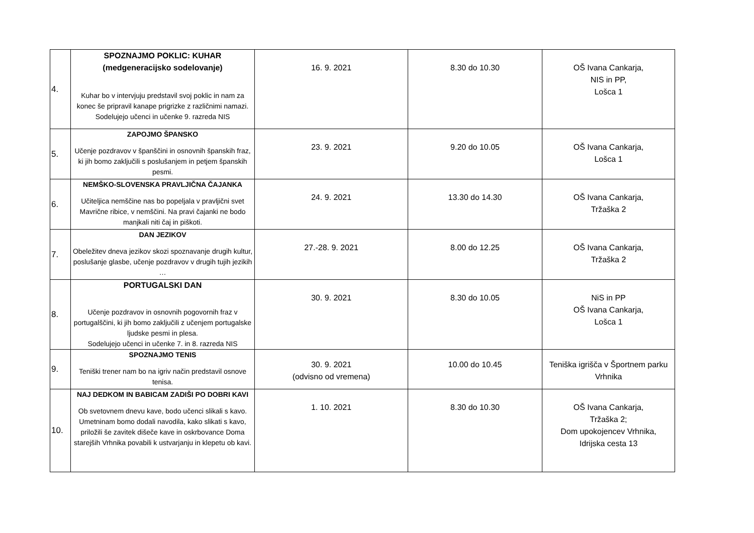| 4. | SPOZNAJMO POKLIC: KUHAR (medgeneracijsko sodelovanje) Kuhar bo v intervjuju predstavil svoj poklic in nam za konec še pripravil kanape prigrizke z različnimi namazi. Sodelujejo učenci in učenke 9. razreda NIS | 16. 9. 2021 | 8.30 do 10.30 | OŠ Ivana Cankarja, NIS in PP, Lošca 1 |
| 5. | ZAPOJMO ŠPANSKO Učenje pozdravov v španščini in osnovnih španskih fraz, ki jih bomo zaključili s poslušanjem in petjem španskih pesmi. | 23. 9. 2021 | 9.20 do 10.05 | OŠ Ivana Cankarja, Lošca 1 |
| 6. | NEMŠKO-SLOVENSKA PRAVLJIČNA ČAJANKA Učiteljica nemščine nas bo popeljala v pravljični svet Mavrične ribice, v nemščini. Na pravi čajanki ne bodo manjkali niti čaj in piškoti. | 24. 9. 2021 | 13.30 do 14.30 | OŠ Ivana Cankarja, Tržaška 2 |
| 7. | DAN JEZIKOV Obeležitev dneva jezikov skozi spoznavanje drugih kultur, poslušanje glasbe, učenje pozdravov v drugih tujih jezikih … | 27.-28. 9. 2021 | 8.00 do 12.25 | OŠ Ivana Cankarja, Tržaška 2 |
| 8. | PORTUGALSKI DAN Učenje pozdravov in osnovnih pogovornih fraz v portugalščini, ki jih bomo zaključili z učenjem portugalske ljudske pesmi in plesa. Sodelujejo učenci in učenke 7. in 8. razreda NIS | 30. 9. 2021 | 8.30 do 10.05 | NiS in PP OŠ Ivana Cankarja, Lošca 1 |
| 9. | SPOZNAJMO TENIS Teniški trener nam bo na igriv način predstavil osnove tenisa. | 30. 9. 2021 (odvisno od vremena) | 10.00 do 10.45 | Teniška igrišča v Športnem parku Vrhnika |
| 10. | NAJ DEDKOM IN BABICAM ZADIŠI PO DOBRI KAVI Ob svetovnem dnevu kave, bodo učenci slikali s kavo. Umetninam bomo dodali navodila, kako slikati s kavo, priložili še zavitek dišeče kave in oskrbovance Doma starejših Vrhnika povabili k ustvarjanju in klepetu ob kavi. | 1. 10. 2021 | 8.30 do 10.30 | OŠ Ivana Cankarja, Tržaška 2; Dom upokojencev Vrhnika, Idrijska cesta 13 |